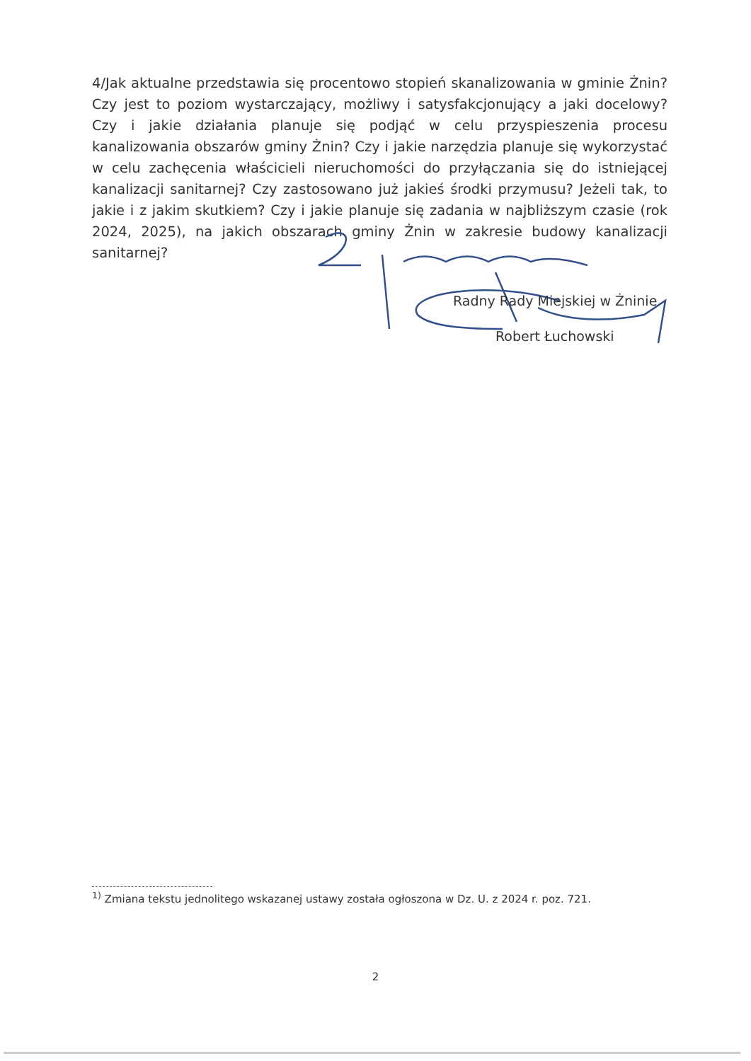4/Jak aktualne przedstawia się procentowo stopień skanalizowania w gminie Żnin? Czy jest to poziom wystarczający, możliwy i satysfakcjonujący a jaki docelowy? Czy i jakie działania planuje się podjąć w celu przyspieszenia procesu kanalizowania obszarów gminy Żnin? Czy i jakie narzędzia planuje się wykorzystać w celu zachęcenia właścicieli nieruchomości do przyłączania się do istniejącej kanalizacji sanitarnej? Czy zastosowano już jakieś środki przymusu? Jeżeli tak, to jakie i z jakim skutkiem? Czy i jakie planuje się zadania w najbliższym czasie (rok 2024, 2025), na jakich obszarach gminy Żnin w zakresie budowy kanalizacji sanitarnej?
Radny Rady Miejskiej w Żninie
Robert Łuchowski
<sup>1)</sup> Zmiana tekstu jednolitego wskazanej ustawy została ogłoszona w Dz. U. z 2024 r. poz. 721.
2